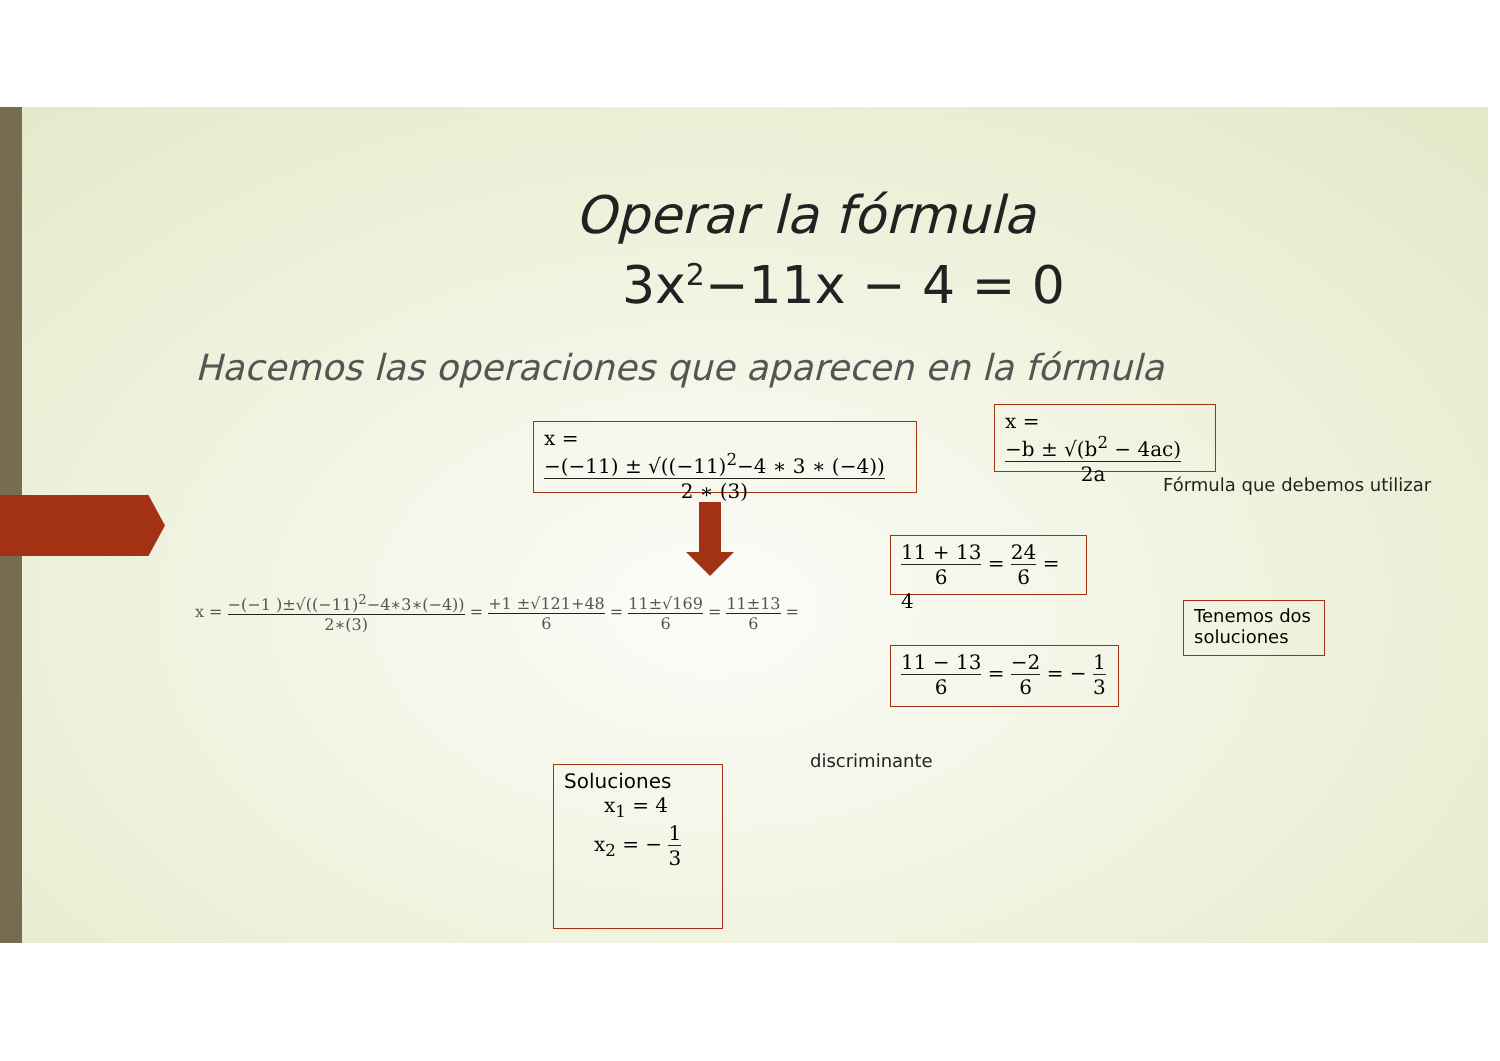Operar la fórmula
3x<sup>2</sup>−11x − 4 = 0
Hacemos las operaciones que aparecen en la fórmula
x =
−(−11) ± √((−11)<sup>2</sup>−4 ∗ 3 ∗ (−4)) 2 ∗ (3)
x =
−b ± √(b<sup>2</sup> − 4ac) 2a
Fórmula que debemos utilizar
x =
−(−1 )±√((−11)<sup>2</sup>−4∗3∗(−4)) 2∗(3)
=
+1 ±√121+48 6
=
11±√169 6
=
11±13 6
=
11 + 13 6
=
24 6
= 4
11 − 13 6
=
−2 6
= −
1 3
Tenemos dos soluciones
discriminante
Soluciones
x<sub>1</sub> = 4
x<sub>2</sub> = − 1 3